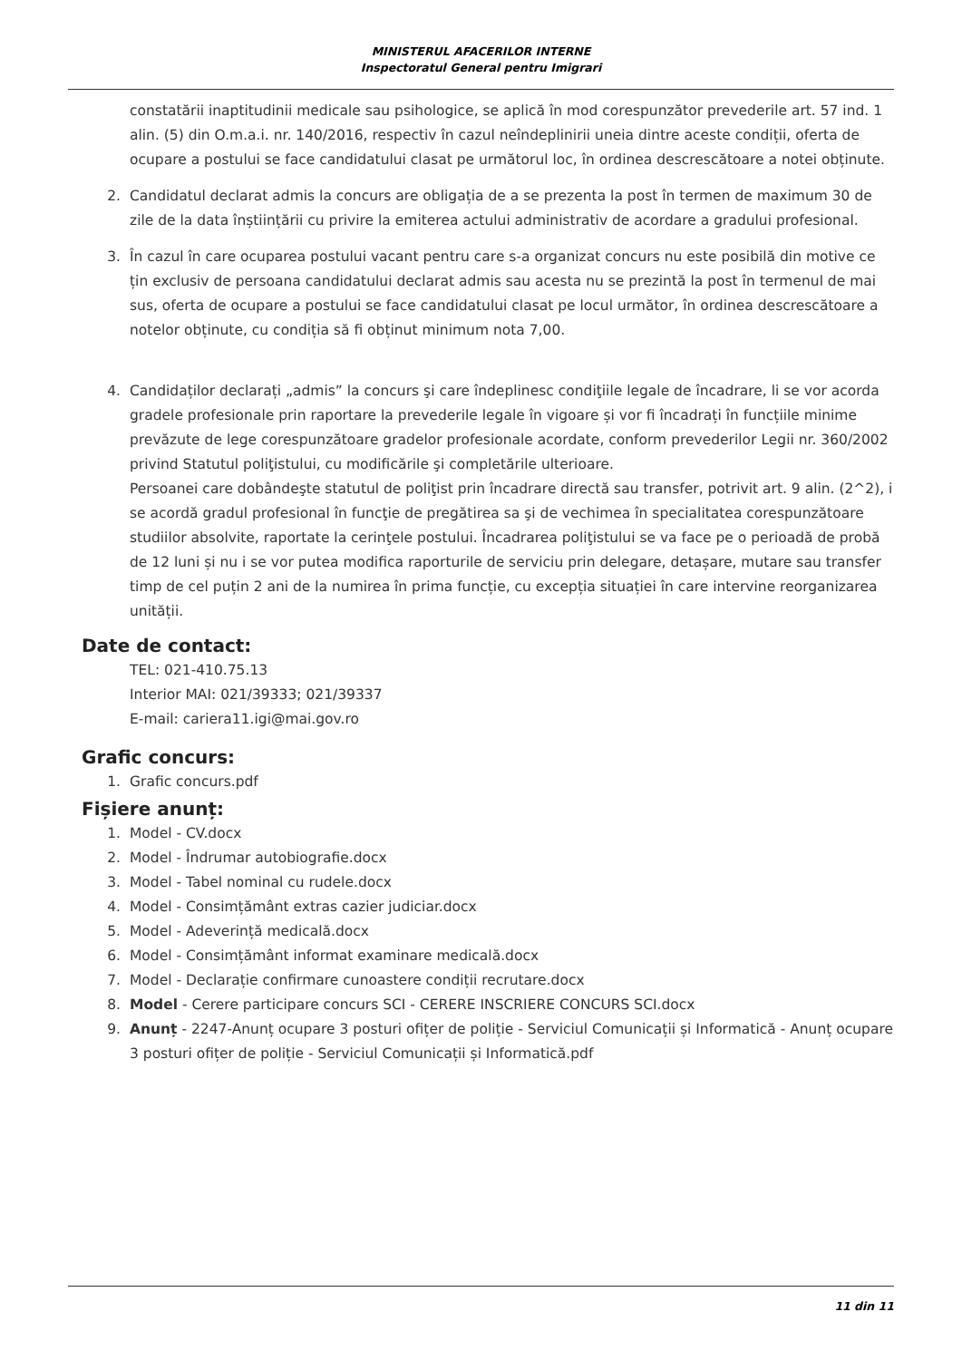MINISTERUL AFACERILOR INTERNE
Inspectoratul General pentru Imigrari
constatării inaptitudinii medicale sau psihologice, se aplică în mod corespunzător prevederile art. 57 ind. 1 alin. (5) din O.m.a.i. nr. 140/2016, respectiv în cazul neîndeplinirii uneia dintre aceste condiții, oferta de ocupare a postului se face candidatului clasat pe următorul loc, în ordinea descrescătoare a notei obținute.
2. Candidatul declarat admis la concurs are obligația de a se prezenta la post în termen de maximum 30 de zile de la data înștiințării cu privire la emiterea actului administrativ de acordare a gradului profesional.
3. În cazul în care ocuparea postului vacant pentru care s-a organizat concurs nu este posibilă din motive ce țin exclusiv de persoana candidatului declarat admis sau acesta nu se prezintă la post în termenul de mai sus, oferta de ocupare a postului se face candidatului clasat pe locul următor, în ordinea descrescătoare a notelor obținute, cu condiția să fi obținut minimum nota 7,00.
4. Candidaților declarați „admis” la concurs şi care îndeplinesc condiţiile legale de încadrare, li se vor acorda gradele profesionale prin raportare la prevederile legale în vigoare și vor fi încadrați în funcțiile minime prevăzute de lege corespunzătoare gradelor profesionale acordate, conform prevederilor Legii nr. 360/2002 privind Statutul poliţistului, cu modificările şi completările ulterioare.
Persoanei care dobândeşte statutul de poliţist prin încadrare directă sau transfer, potrivit art. 9 alin. (2^2), i se acordă gradul profesional în funcţie de pregătirea sa şi de vechimea în specialitatea corespunzătoare studiilor absolvite, raportate la cerinţele postului. Încadrarea poliţistului se va face pe o perioadă de probă de 12 luni și nu i se vor putea modifica raporturile de serviciu prin delegare, detașare, mutare sau transfer timp de cel puțin 2 ani de la numirea în prima funcție, cu excepția situației în care intervine reorganizarea unității.
Date de contact:
TEL: 021-410.75.13
Interior MAI: 021/39333; 021/39337
E-mail: cariera11.igi@mai.gov.ro
Grafic concurs:
1. Grafic concurs.pdf
Fișiere anunț:
1. Model - CV.docx
2. Model - Îndrumar autobiografie.docx
3. Model - Tabel nominal cu rudele.docx
4. Model - Consimțământ extras cazier judiciar.docx
5. Model - Adeverință medicală.docx
6. Model - Consimțământ informat examinare medicală.docx
7. Model - Declarație confirmare cunoastere condiții recrutare.docx
8. Model - Cerere participare concurs SCI - CERERE INSCRIERE CONCURS SCI.docx
9. Anunț - 2247-Anunț ocupare 3 posturi ofițer de poliție - Serviciul Comunicații și Informatică - Anunț ocupare 3 posturi ofițer de poliție - Serviciul Comunicații și Informatică.pdf
11 din 11